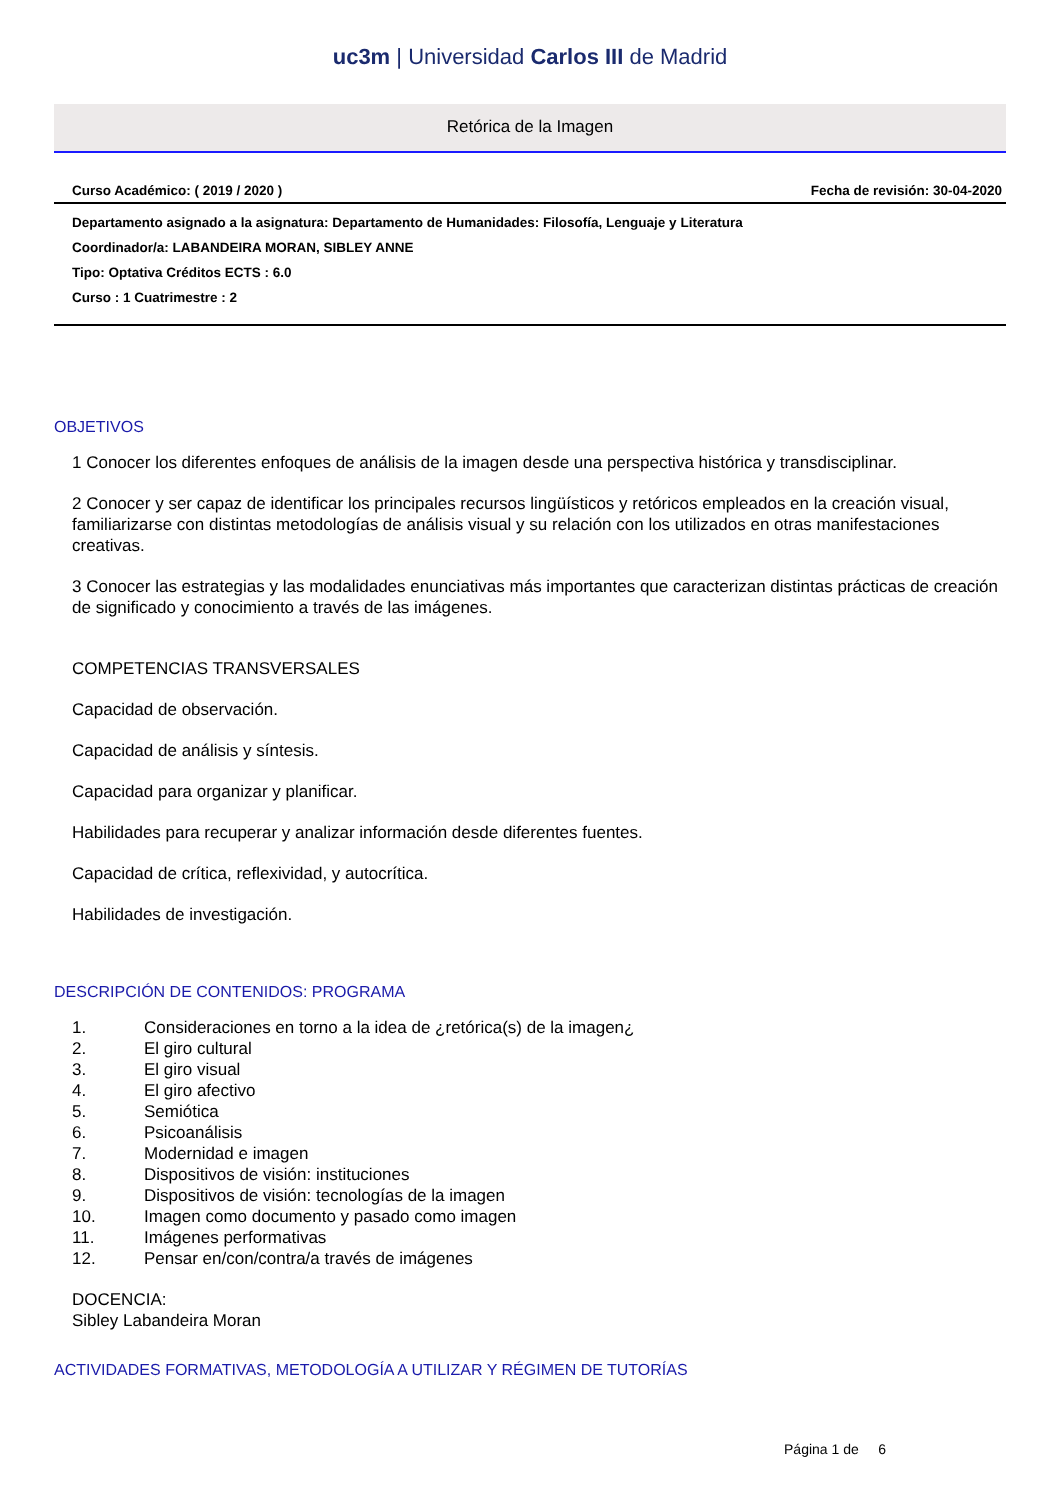uc3m | Universidad Carlos III de Madrid
Retórica de la Imagen
Curso Académico: ( 2019 / 2020 ) Fecha de revisión: 30-04-2020
Departamento asignado a la asignatura: Departamento de Humanidades: Filosofía, Lenguaje y Literatura
Coordinador/a: LABANDEIRA MORAN, SIBLEY ANNE
Tipo: Optativa Créditos ECTS : 6.0
Curso : 1 Cuatrimestre : 2
OBJETIVOS
1 Conocer los diferentes enfoques de análisis de la imagen desde una perspectiva histórica y transdisciplinar.
2 Conocer y ser capaz de identificar los principales recursos lingüísticos y retóricos empleados en la creación visual, familiarizarse con distintas metodologías de análisis visual y su relación con los utilizados en otras manifestaciones creativas.
3 Conocer las estrategias y las modalidades enunciativas más importantes que caracterizan distintas prácticas de creación de significado y conocimiento a través de las imágenes.
COMPETENCIAS TRANSVERSALES
Capacidad de observación.
Capacidad de análisis y síntesis.
Capacidad para organizar y planificar.
Habilidades para recuperar y analizar información desde diferentes fuentes.
Capacidad de crítica, reflexividad, y autocrítica.
Habilidades de investigación.
DESCRIPCIÓN DE CONTENIDOS: PROGRAMA
1. Consideraciones en torno a la idea de ¿retórica(s) de la imagen¿
2. El giro cultural
3. El giro visual
4. El giro afectivo
5. Semiótica
6. Psicoanálisis
7. Modernidad e imagen
8. Dispositivos de visión: instituciones
9. Dispositivos de visión: tecnologías de la imagen
10. Imagen como documento y pasado como imagen
11. Imágenes performativas
12. Pensar en/con/contra/a través de imágenes
DOCENCIA:
Sibley Labandeira Moran
ACTIVIDADES FORMATIVAS, METODOLOGÍA A UTILIZAR Y RÉGIMEN DE TUTORÍAS
Página 1 de 6